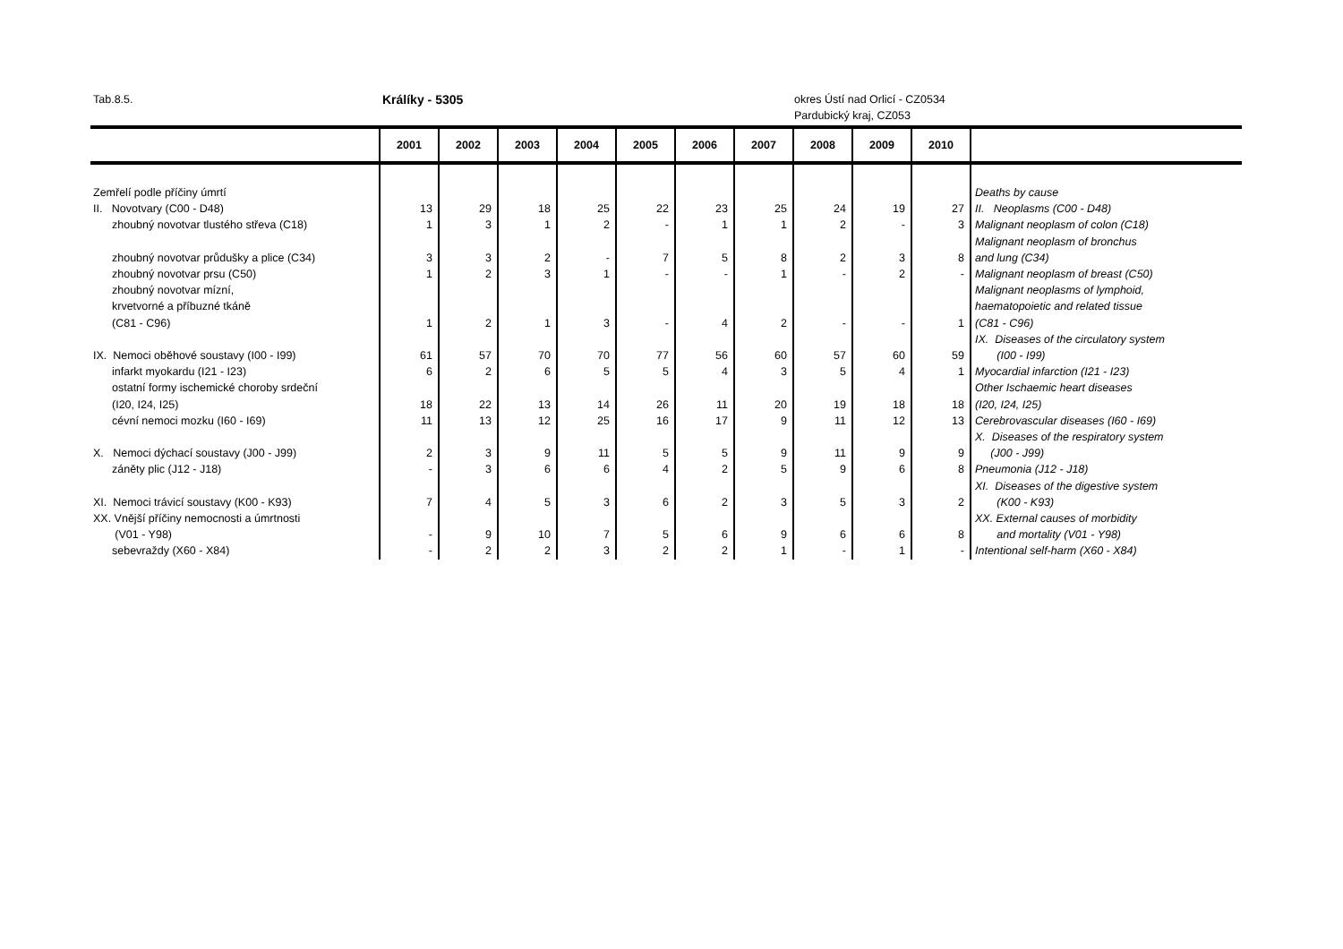Tab.8.5. Králíky - 5305 okres Ústí nad Orlicí - CZ0534
Pardubický kraj, CZ053
| | 2001 | 2002 | 2003 | 2004 | 2005 | 2006 | 2007 | 2008 | 2009 | 2010 | |
| --- | --- | --- | --- | --- | --- | --- | --- | --- | --- | --- | --- |
| Zemřelí podle příčiny úmrtí | | | | | | | | | | | Deaths by cause |
| II. Novotvary (C00 - D48) | 13 | 29 | 18 | 25 | 22 | 23 | 25 | 24 | 19 | 27 | II. Neoplasms (C00 - D48) |
| zhoubný novotvar tlustého střeva (C18) | 1 | 3 | 1 | 2 | - | 1 | 1 | 2 | - | 3 | Malignant neoplasm of colon (C18) |
| zhoubný novotvar průdušky a plice (C34) | 3 | 3 | 2 | - | 7 | 5 | 8 | 2 | 3 | 8 | Malignant neoplasm of bronchus and lung (C34) |
| zhoubný novotvar prsu (C50) | 1 | 2 | 3 | 1 | - | - | 1 | - | 2 | - | Malignant neoplasm of breast (C50) |
| zhoubný novotvar mízní, krvetvorné a příbuzné tkáně (C81 - C96) | 1 | 2 | 1 | 3 | - | 4 | 2 | - | - | 1 | Malignant neoplasms of lymphoid, haematopoietic and related tissue (C81 - C96) |
| IX. Nemoci oběhové soustavy (I00 - I99) | 61 | 57 | 70 | 70 | 77 | 56 | 60 | 57 | 60 | 59 | IX. Diseases of the circulatory system (I00 - I99) |
| infarkt myokardu (I21 - I23) | 6 | 2 | 6 | 5 | 5 | 4 | 3 | 5 | 4 | 1 | Myocardial infarction (I21 - I23) |
| ostatní formy ischemické choroby srdeční (I20, I24, I25) | 18 | 22 | 13 | 14 | 26 | 11 | 20 | 19 | 18 | 18 | Other Ischaemic heart diseases (I20, I24, I25) |
| cévní nemoci mozku (I60 - I69) | 11 | 13 | 12 | 25 | 16 | 17 | 9 | 11 | 12 | 13 | Cerebrovascular diseases (I60 - I69) |
| X. Nemoci dýchací soustavy (J00 - J99) | 2 | 3 | 9 | 11 | 5 | 5 | 9 | 11 | 9 | 9 | X. Diseases of the respiratory system (J00 - J99) |
| záněty plic (J12 - J18) | - | 3 | 6 | 6 | 4 | 2 | 5 | 9 | 6 | 8 | Pneumonia (J12 - J18) |
| XI. Nemoci trávicí soustavy (K00 - K93) | 7 | 4 | 5 | 3 | 6 | 2 | 3 | 5 | 3 | 2 | XI. Diseases of the digestive system (K00 - K93) |
| XX. Vnější příčiny nemocnosti a úmrtnosti (V01 - Y98) | - | 9 | 10 | 7 | 5 | 6 | 9 | 6 | 6 | 8 | XX. External causes of morbidity and mortality (V01 - Y98) |
| sebevraždy (X60 - X84) | - | 2 | 2 | 3 | 2 | 2 | 1 | - | 1 | - | Intentional self-harm (X60 - X84) |